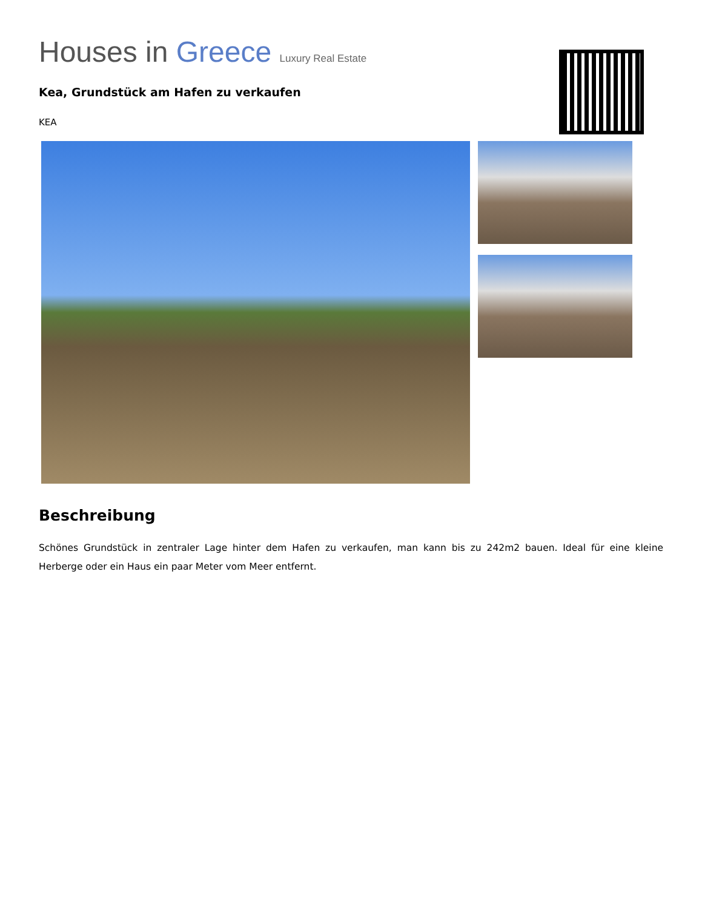Houses in Greece Luxury Real Estate
Kea, Grundstück am Hafen zu verkaufen
KEA
Beschreibung
Schönes Grundstück in zentraler Lage hinter dem Hafen zu verkaufen, man kann bis zu 242m2 bauen. Ideal für eine kleine Herberge oder ein Haus ein paar Meter vom Meer entfernt.